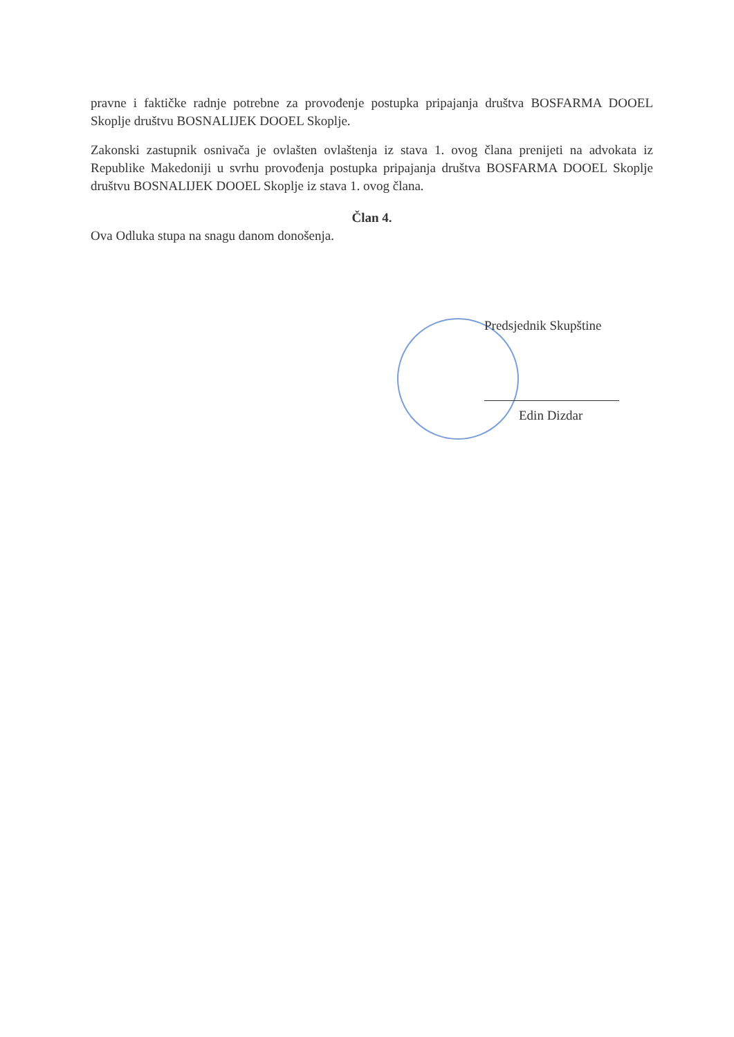pravne i faktičke radnje potrebne za provođenje postupka pripajanja društva BOSFARMA DOOEL Skoplje društvu BOSNALIJEK DOOEL Skoplje.
Zakonski zastupnik osnivača je ovlašten ovlaštenja iz stava 1. ovog člana prenijeti na advokata iz Republike Makedoniji u svrhu provođenja postupka pripajanja društva BOSFARMA DOOEL Skoplje društvu BOSNALIJEK DOOEL Skoplje iz stava 1. ovog člana.
Član 4.
Ova Odluka stupa na snagu danom donošenja.
Predsjednik Skupštine
Edin Dizdar